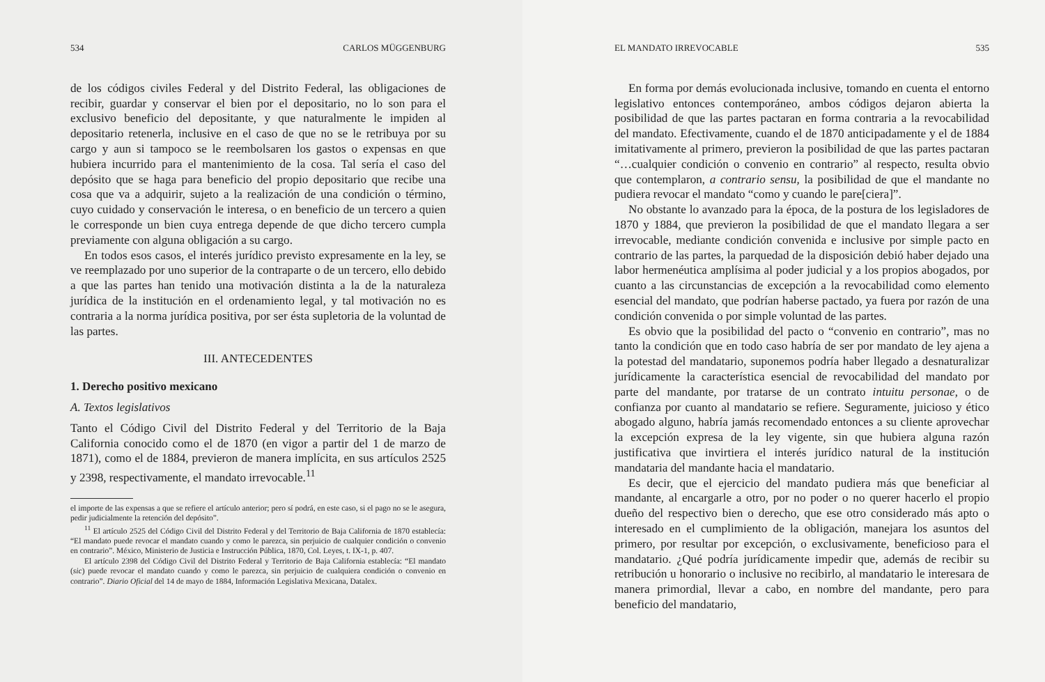534 CARLOS MÜGGENBURG
de los códigos civiles Federal y del Distrito Federal, las obligaciones de recibir, guardar y conservar el bien por el depositario, no lo son para el exclusivo beneficio del depositante, y que naturalmente le impiden al depositario retenerla, inclusive en el caso de que no se le retribuya por su cargo y aun si tampoco se le reembolsaren los gastos o expensas en que hubiera incurrido para el mantenimiento de la cosa. Tal sería el caso del depósito que se haga para beneficio del propio depositario que recibe una cosa que va a adquirir, sujeto a la realización de una condición o término, cuyo cuidado y conservación le interesa, o en beneficio de un tercero a quien le corresponde un bien cuya entrega depende de que dicho tercero cumpla previamente con alguna obligación a su cargo.
En todos esos casos, el interés jurídico previsto expresamente en la ley, se ve reemplazado por uno superior de la contraparte o de un tercero, ello debido a que las partes han tenido una motivación distinta a la de la naturaleza jurídica de la institución en el ordenamiento legal, y tal motivación no es contraria a la norma jurídica positiva, por ser ésta supletoria de la voluntad de las partes.
III. ANTECEDENTES
1. Derecho positivo mexicano
A. Textos legislativos
Tanto el Código Civil del Distrito Federal y del Territorio de la Baja California conocido como el de 1870 (en vigor a partir del 1 de marzo de 1871), como el de 1884, previeron de manera implícita, en sus artículos 2525 y 2398, respectivamente, el mandato irrevocable.<sup>11</sup>
el importe de las expensas a que se refiere el artículo anterior; pero sí podrá, en este caso, si el pago no se le asegura, pedir judicialmente la retención del depósito”.
<sup>11</sup> El artículo 2525 del Código Civil del Distrito Federal y del Territorio de Baja California de 1870 establecía: “El mandato puede revocar el mandato cuando y como le parezca, sin perjuicio de cualquier condición o convenio en contrario”. México, Ministerio de Justicia e Instrucción Pública, 1870, Col. Leyes, t. IX-1, p. 407.
El artículo 2398 del Código Civil del Distrito Federal y Territorio de Baja California establecía: “El mandato (sic) puede revocar el mandato cuando y como le parezca, sin perjuicio de cualquiera condición o convenio en contrario”. Diario Oficial del 14 de mayo de 1884, Información Legislativa Mexicana, Datalex.
EL MANDATO IRREVOCABLE 535
En forma por demás evolucionada inclusive, tomando en cuenta el entorno legislativo entonces contemporáneo, ambos códigos dejaron abierta la posibilidad de que las partes pactaran en forma contraria a la revocabilidad del mandato. Efectivamente, cuando el de 1870 anticipadamente y el de 1884 imitativamente al primero, previeron la posibilidad de que las partes pactaran “…cualquier condición o convenio en contrario” al respecto, resulta obvio que contemplaron, a contrario sensu, la posibilidad de que el mandante no pudiera revocar el mandato “como y cuando le pare[ciera]”.
No obstante lo avanzado para la época, de la postura de los legisladores de 1870 y 1884, que previeron la posibilidad de que el mandato llegara a ser irrevocable, mediante condición convenida e inclusive por simple pacto en contrario de las partes, la parquedad de la disposición debió haber dejado una labor hermenéutica amplísima al poder judicial y a los propios abogados, por cuanto a las circunstancias de excepción a la revocabilidad como elemento esencial del mandato, que podrían haberse pactado, ya fuera por razón de una condición convenida o por simple voluntad de las partes.
Es obvio que la posibilidad del pacto o “convenio en contrario”, mas no tanto la condición que en todo caso habría de ser por mandato de ley ajena a la potestad del mandatario, suponemos podría haber llegado a desnaturalizar jurídicamente la característica esencial de revocabilidad del mandato por parte del mandante, por tratarse de un contrato intuitu personae, o de confianza por cuanto al mandatario se refiere. Seguramente, juicioso y ético abogado alguno, habría jamás recomendado entonces a su cliente aprovechar la excepción expresa de la ley vigente, sin que hubiera alguna razón justificativa que invirtiera el interés jurídico natural de la institución mandataria del mandante hacia el mandatario.
Es decir, que el ejercicio del mandato pudiera más que beneficiar al mandante, al encargarle a otro, por no poder o no querer hacerlo el propio dueño del respectivo bien o derecho, que ese otro considerado más apto o interesado en el cumplimiento de la obligación, manejara los asuntos del primero, por resultar por excepción, o exclusivamente, beneficioso para el mandatario. ¿Qué podría jurídicamente impedir que, además de recibir su retribución u honorario o inclusive no recibirlo, al mandatario le interesara de manera primordial, llevar a cabo, en nombre del mandante, pero para beneficio del mandatario,